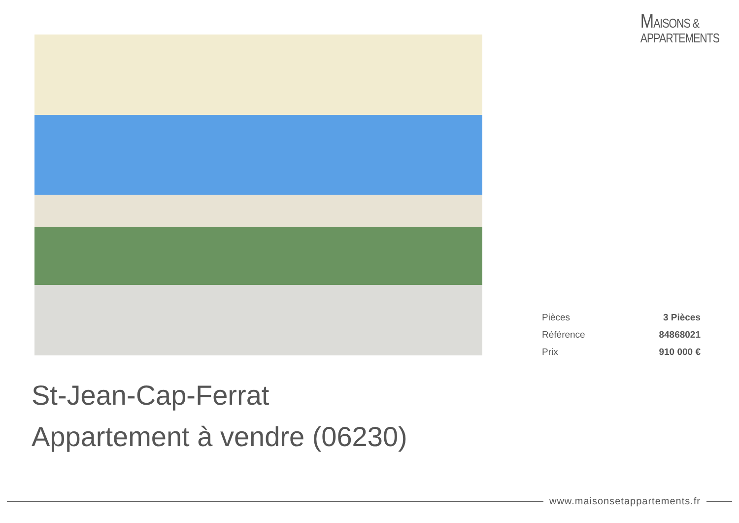MAISONS &
APPARTEMENTS
| Pièces | 3 Pièces |
| Référence | 84868021 |
| Prix | 910 000 € |
St-Jean-Cap-Ferrat
Appartement à vendre (06230)
www.maisonsetappartements.fr